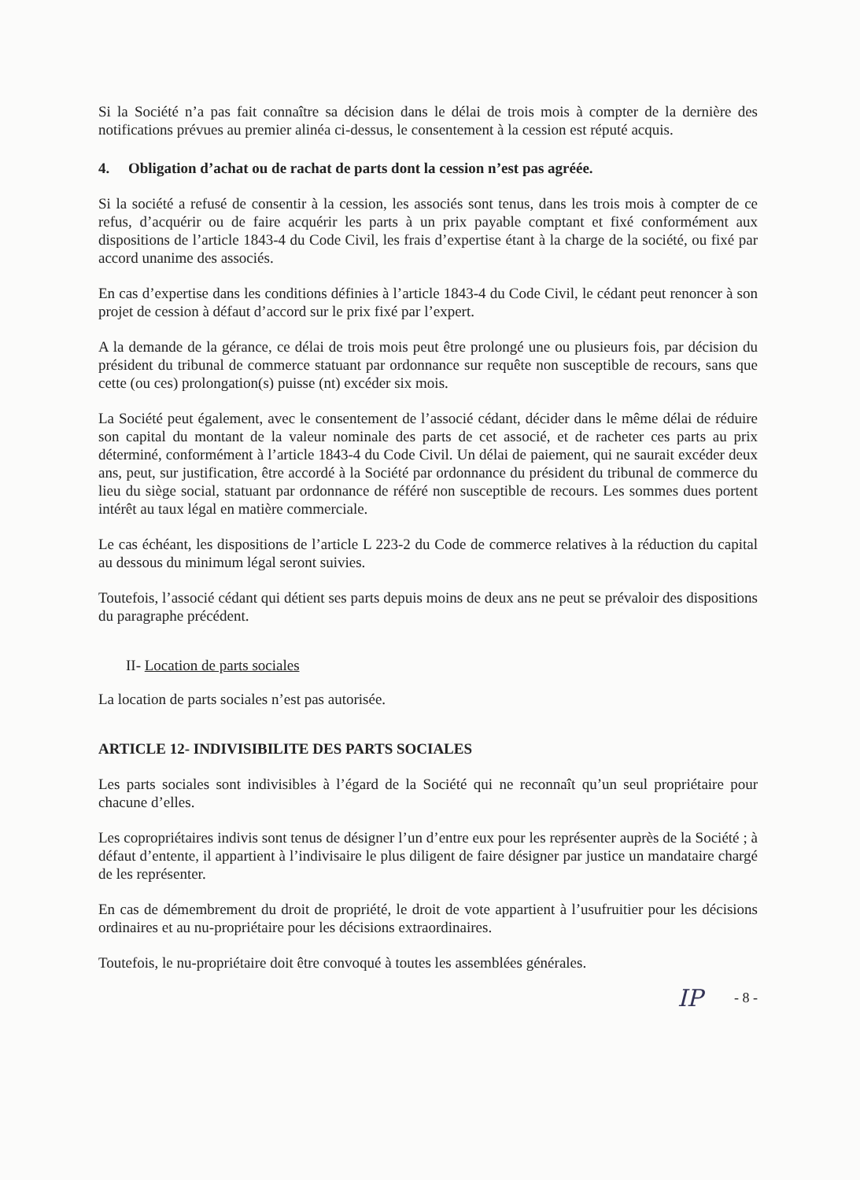Si la Société n’a pas fait connaître sa décision dans le délai de trois mois à compter de la dernière des notifications prévues au premier alinéa ci-dessus, le consentement à la cession est réputé acquis.
4. Obligation d’achat ou de rachat de parts dont la cession n’est pas agréée.
Si la société a refusé de consentir à la cession, les associés sont tenus, dans les trois mois à compter de ce refus, d’acquérir ou de faire acquérir les parts à un prix payable comptant et fixé conformément aux dispositions de l’article 1843-4 du Code Civil, les frais d’expertise étant à la charge de la société, ou fixé par accord unanime des associés.
En cas d’expertise dans les conditions définies à l’article 1843-4 du Code Civil, le cédant peut renoncer à son projet de cession à défaut d’accord sur le prix fixé par l’expert.
A la demande de la gérance, ce délai de trois mois peut être prolongé une ou plusieurs fois, par décision du président du tribunal de commerce statuant par ordonnance sur requête non susceptible de recours, sans que cette (ou ces) prolongation(s) puisse (nt) excéder six mois.
La Société peut également, avec le consentement de l’associé cédant, décider dans le même délai de réduire son capital du montant de la valeur nominale des parts de cet associé, et de racheter ces parts au prix déterminé, conformément à l’article 1843-4 du Code Civil. Un délai de paiement, qui ne saurait excéder deux ans, peut, sur justification, être accordé à la Société par ordonnance du président du tribunal de commerce du lieu du siège social, statuant par ordonnance de référé non susceptible de recours. Les sommes dues portent intérêt au taux légal en matière commerciale.
Le cas échéant, les dispositions de l’article L 223-2 du Code de commerce relatives à la réduction du capital au dessous du minimum légal seront suivies.
Toutefois, l’associé cédant qui détient ses parts depuis moins de deux ans ne peut se prévaloir des dispositions du paragraphe précédent.
II- Location de parts sociales
La location de parts sociales n’est pas autorisée.
ARTICLE 12- INDIVISIBILITE DES PARTS SOCIALES
Les parts sociales sont indivisibles à l’égard de la Société qui ne reconnaît qu’un seul propriétaire pour chacune d’elles.
Les copropriétaires indivis sont tenus de désigner l’un d’entre eux pour les représenter auprès de la Société ; à défaut d’entente, il appartient à l’indivisaire le plus diligent de faire désigner par justice un mandataire chargé de les représenter.
En cas de démembrement du droit de propriété, le droit de vote appartient à l’usufruitier pour les décisions ordinaires et au nu-propriétaire pour les décisions extraordinaires.
Toutefois, le nu-propriétaire doit être convoqué à toutes les assemblées générales.
IP - 8 -